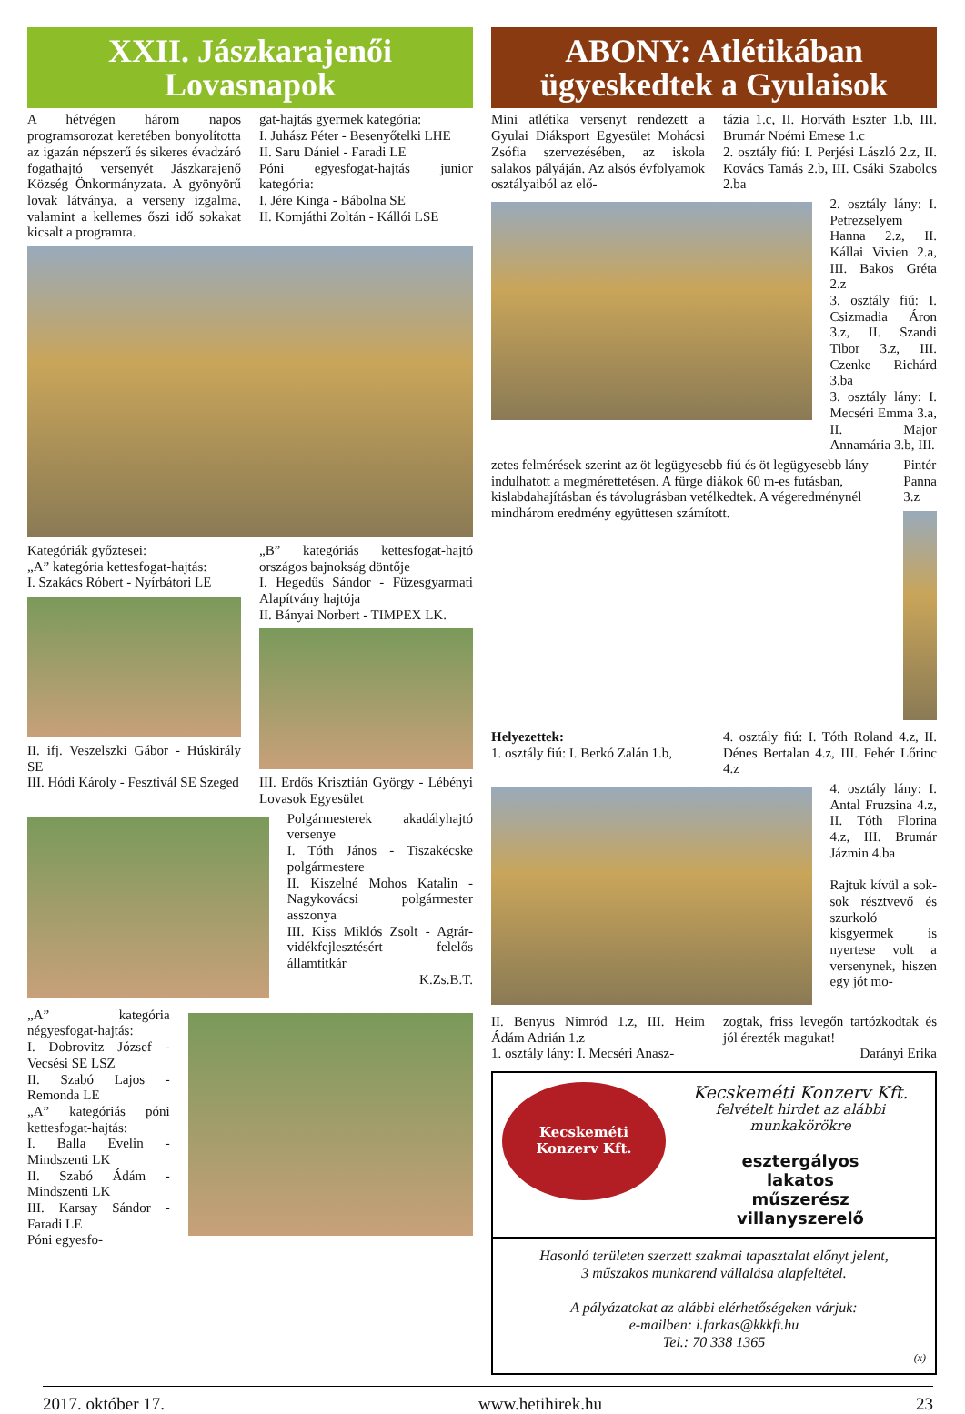XXII. Jászkarajenői Lovasnapok
A hétvégen három napos programsorozat keretében bonyolította az igazán népszerű és sikeres évadzáró fogathajtó versenyét Jászkarajenő Község Önkormányzata. A gyönyörű lovak látványa, a verseny izgalma, valamint a kellemes őszi idő sokakat kicsalt a programra.
gat-hajtás gyermek kategória:
I. Juhász Péter - Besenyőtelki LHE
II. Saru Dániel - Faradi LE
Póni egyesfogat-hajtás junior kategória:
I. Jére Kinga - Bábolna SE
II. Komjáthi Zoltán - Kállói LSE
Kategóriák győztesei:
„A” kategória kettesfogat-hajtás:
I. Szakács Róbert - Nyírbátori LE
II. ifj. Veszelszki Gábor - Húskirály SE
III. Hódi Károly - Fesztivál SE Szeged
„B” kategóriás kettesfogat-hajtó országos bajnokság döntője
I. Hegedűs Sándor - Füzesgyarmati Alapítvány hajtója
II. Bányai Norbert - TIMPEX LK.
III. Erdős Krisztián György - Lébényi Lovasok Egyesület
Polgármesterek akadályhajtó versenye
I. Tóth János - Tiszakécske polgármestere
II. Kiszelné Mohos Katalin - Nagykovácsi polgármester asszonya
III. Kiss Miklós Zsolt - Agrár-vidékfejlesztésért felelős államtitkár
K.Zs.B.T.
„A” kategória négyesfogat-hajtás:
I. Dobrovitz József - Vecsési SE LSZ
II. Szabó Lajos - Remonda LE
„A” kategóriás póni kettesfogat-hajtás:
I. Balla Evelin - Mindszenti LK
II. Szabó Ádám - Mindszenti LK
III. Karsay Sándor - Faradi LE
Póni egyesfo-
ABONY: Atlétikában ügyeskedtek a Gyulaisok
Mini atlétika versenyt rendezett a Gyulai Diáksport Egyesület Mohácsi Zsófia szervezésében, az iskola salakos pályáján. Az alsós évfolyamok osztályaiból az elő-
tázia 1.c, II. Horváth Eszter 1.b, III. Brumár Noémi Emese 1.c
2. osztály fiú: I. Perjési László 2.z, II. Kovács Tamás 2.b, III. Csáki Szabolcs 2.ba
2. osztály lány: I. Petrezselyem Hanna 2.z, II. Kállai Vivien 2.a, III. Bakos Gréta 2.z
3. osztály fiú: I. Csizmadia Áron 3.z, II. Szandi Tibor 3.z, III. Czenke Richárd 3.ba
3. osztály lány: I. Mecséri Emma 3.a, II. Major Annamária 3.b, III.
zetes felmérések szerint az öt legügyesebb fiú és öt legügyesebb lány indulhatott a megmérettetésen. A fürge diákok 60 m-es futásban, kislabdahajításban és távolugrásban vetélkedtek. A végeredménynél mindhárom eredmény együttesen számított.
Pintér Panna 3.z
Helyezettek:
1. osztály fiú: I. Berkó Zalán 1.b,
4. osztály fiú: I. Tóth Roland 4.z, II. Dénes Bertalan 4.z, III. Fehér Lőrinc 4.z
4. osztály lány: I. Antal Fruzsina 4.z, II. Tóth Florina 4.z, III. Brumár Jázmin 4.ba
Rajtuk kívül a sok-sok résztvevő és szurkoló kisgyermek is nyertese volt a versenynek, hiszen egy jót mo-
II. Benyus Nimród 1.z, III. Heim Ádám Adrián 1.z
1. osztály lány: I. Mecséri Anasz-
zogtak, friss levegőn tartózkodtak és jól érezték magukat!
Darányi Erika
Kecskeméti
Konzerv Kft.
Kecskeméti Konzerv Kft.
felvételt hirdet az alábbi munkakörökre
esztergályos
lakatos
műszerész
villanyszerelő
Hasonló területen szerzett szakmai tapasztalat előnyt jelent,
3 műszakos munkarend vállalása alapfeltétel.
A pályázatokat az alábbi elérhetőségeken várjuk:
e-mailben: i.farkas@kkkft.hu
Tel.: 70 338 1365
(x)
2017. október 17. www.hetihirek.hu 23